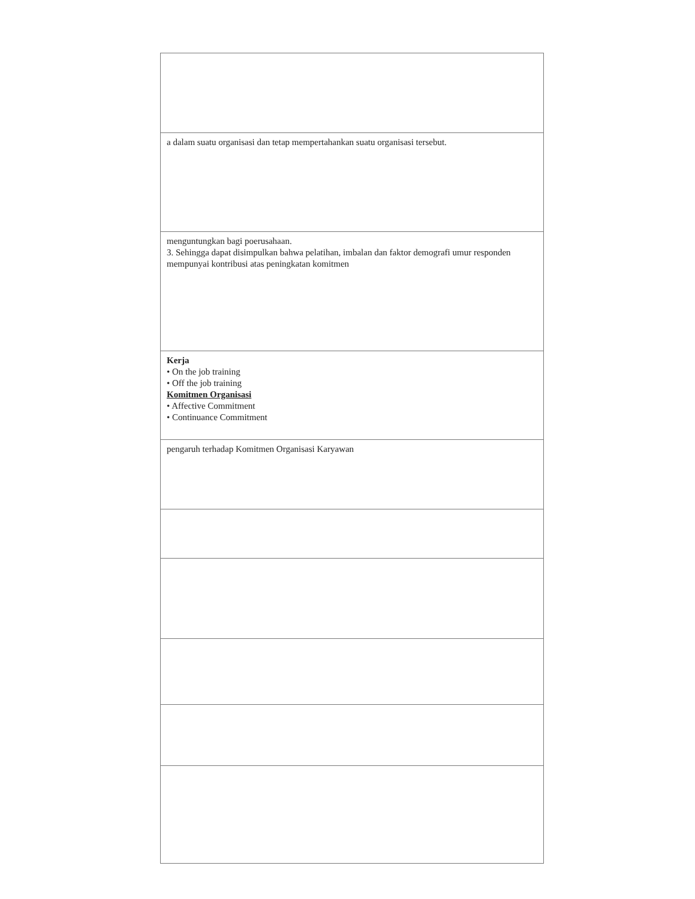| a dalam suatu organisasi dan tetap mempertahankan suatu organisasi tersebut. |
| menguntungkan bagi poerusahaan. 3. Sehingga dapat disimpulkan bahwa pelatihan, imbalan dan faktor demografi umur responden mempunyai kontribusi atas peningkatan komitmen |
| Kerja • On the job training • Off the job training Komitmen Organisasi • Affective Commitment • Continuance Commitment |
| pengaruh terhadap Komitmen Organisasi Karyawan |